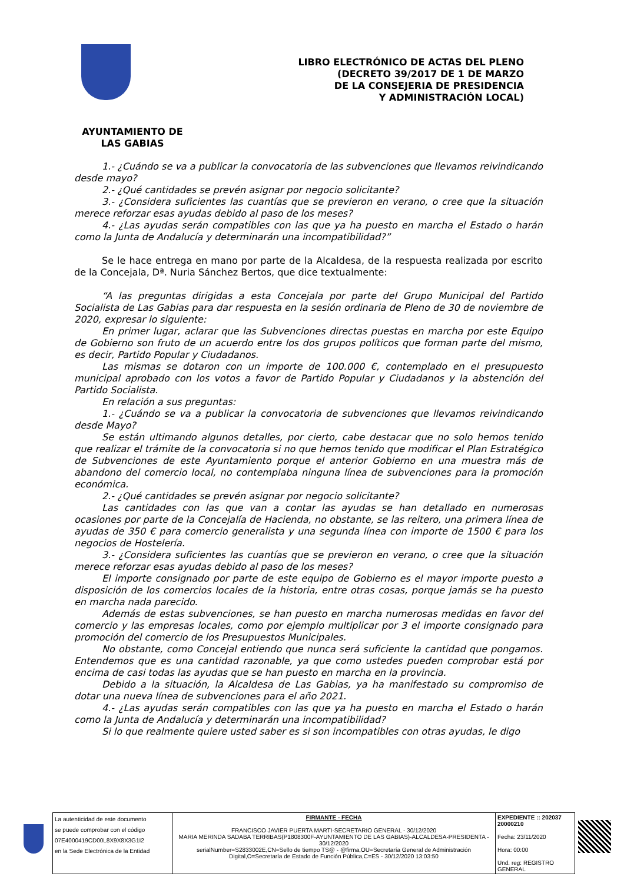LIBRO ELECTRÓNICO DE ACTAS DEL PLENO
(DECRETO 39/2017 DE 1 DE MARZO
DE LA CONSEJERIA DE PRESIDENCIA
Y ADMINISTRACIÓN LOCAL)
AYUNTAMIENTO DE
LAS GABIAS
1.- ¿Cuándo se va a publicar la convocatoria de las subvenciones que llevamos reivindicando desde mayo?
2.- ¿Qué cantidades se prevén asignar por negocio solicitante?
3.- ¿Considera suficientes las cuantías que se previeron en verano, o cree que la situación merece reforzar esas ayudas debido al paso de los meses?
4.- ¿Las ayudas serán compatibles con las que ya ha puesto en marcha el Estado o harán como la Junta de Andalucía y determinarán una incompatibilidad?”
Se le hace entrega en mano por parte de la Alcaldesa, de la respuesta realizada por escrito de la Concejala, Dª. Nuria Sánchez Bertos, que dice textualmente:
“A las preguntas dirigidas a esta Concejala por parte del Grupo Municipal del Partido Socialista de Las Gabias para dar respuesta en la sesión ordinaria de Pleno de 30 de noviembre de 2020, expresar lo siguiente:
En primer lugar, aclarar que las Subvenciones directas puestas en marcha por este Equipo de Gobierno son fruto de un acuerdo entre los dos grupos políticos que forman parte del mismo, es decir, Partido Popular y Ciudadanos.
Las mismas se dotaron con un importe de 100.000 €, contemplado en el presupuesto municipal aprobado con los votos a favor de Partido Popular y Ciudadanos y la abstención del Partido Socialista.
En relación a sus preguntas:
1.- ¿Cuándo se va a publicar la convocatoria de subvenciones que llevamos reivindicando desde Mayo?
Se están ultimando algunos detalles, por cierto, cabe destacar que no solo hemos tenido que realizar el trámite de la convocatoria si no que hemos tenido que modificar el Plan Estratégico de Subvenciones de este Ayuntamiento porque el anterior Gobierno en una muestra más de abandono del comercio local, no contemplaba ninguna línea de subvenciones para la promoción económica.
2.- ¿Qué cantidades se prevén asignar por negocio solicitante?
Las cantidades con las que van a contar las ayudas se han detallado en numerosas ocasiones por parte de la Concejalía de Hacienda, no obstante, se las reitero, una primera línea de ayudas de 350 € para comercio generalista y una segunda línea con importe de 1500 € para los negocios de Hostelería.
3.- ¿Considera suficientes las cuantías que se previeron en verano, o cree que la situación merece reforzar esas ayudas debido al paso de los meses?
El importe consignado por parte de este equipo de Gobierno es el mayor importe puesto a disposición de los comercios locales de la historia, entre otras cosas, porque jamás se ha puesto en marcha nada parecido.
Además de estas subvenciones, se han puesto en marcha numerosas medidas en favor del comercio y las empresas locales, como por ejemplo multiplicar por 3 el importe consignado para promoción del comercio de los Presupuestos Municipales.
No obstante, como Concejal entiendo que nunca será suficiente la cantidad que pongamos. Entendemos que es una cantidad razonable, ya que como ustedes pueden comprobar está por encima de casi todas las ayudas que se han puesto en marcha en la provincia.
Debido a la situación, la Alcaldesa de Las Gabias, ya ha manifestado su compromiso de dotar una nueva línea de subvenciones para el año 2021.
4.- ¿Las ayudas serán compatibles con las que ya ha puesto en marcha el Estado o harán como la Junta de Andalucía y determinarán una incompatibilidad?
Si lo que realmente quiere usted saber es si son incompatibles con otras ayudas, le digo
| La autenticidad de este documento se puede comprobar con el código 07E4000419CD00L8X9X8X3G1I2 en la Sede Electrónica de la Entidad | FIRMANTE - FECHA FRANCISCO JAVIER PUERTA MARTI-SECRETARIO GENERAL - 30/12/2020 MARIA MERINDA SADABA TERRIBAS(P1808300F-AYUNTAMIENTO DE LAS GABIAS)-ALCALDESA-PRESIDENTA - 30/12/2020 serialNumber=S2833002E,CN=Sello de tiempo TS@ - @firma,OU=Secretaría General de Administración Digital,O=Secretaría de Estado de Función Pública,C=ES - 30/12/2020 13:03:50 | EXPEDIENTE :: 202037 20000210 Fecha: 23/11/2020 Hora: 00:00 Und. reg: REGISTRO GENERAL |